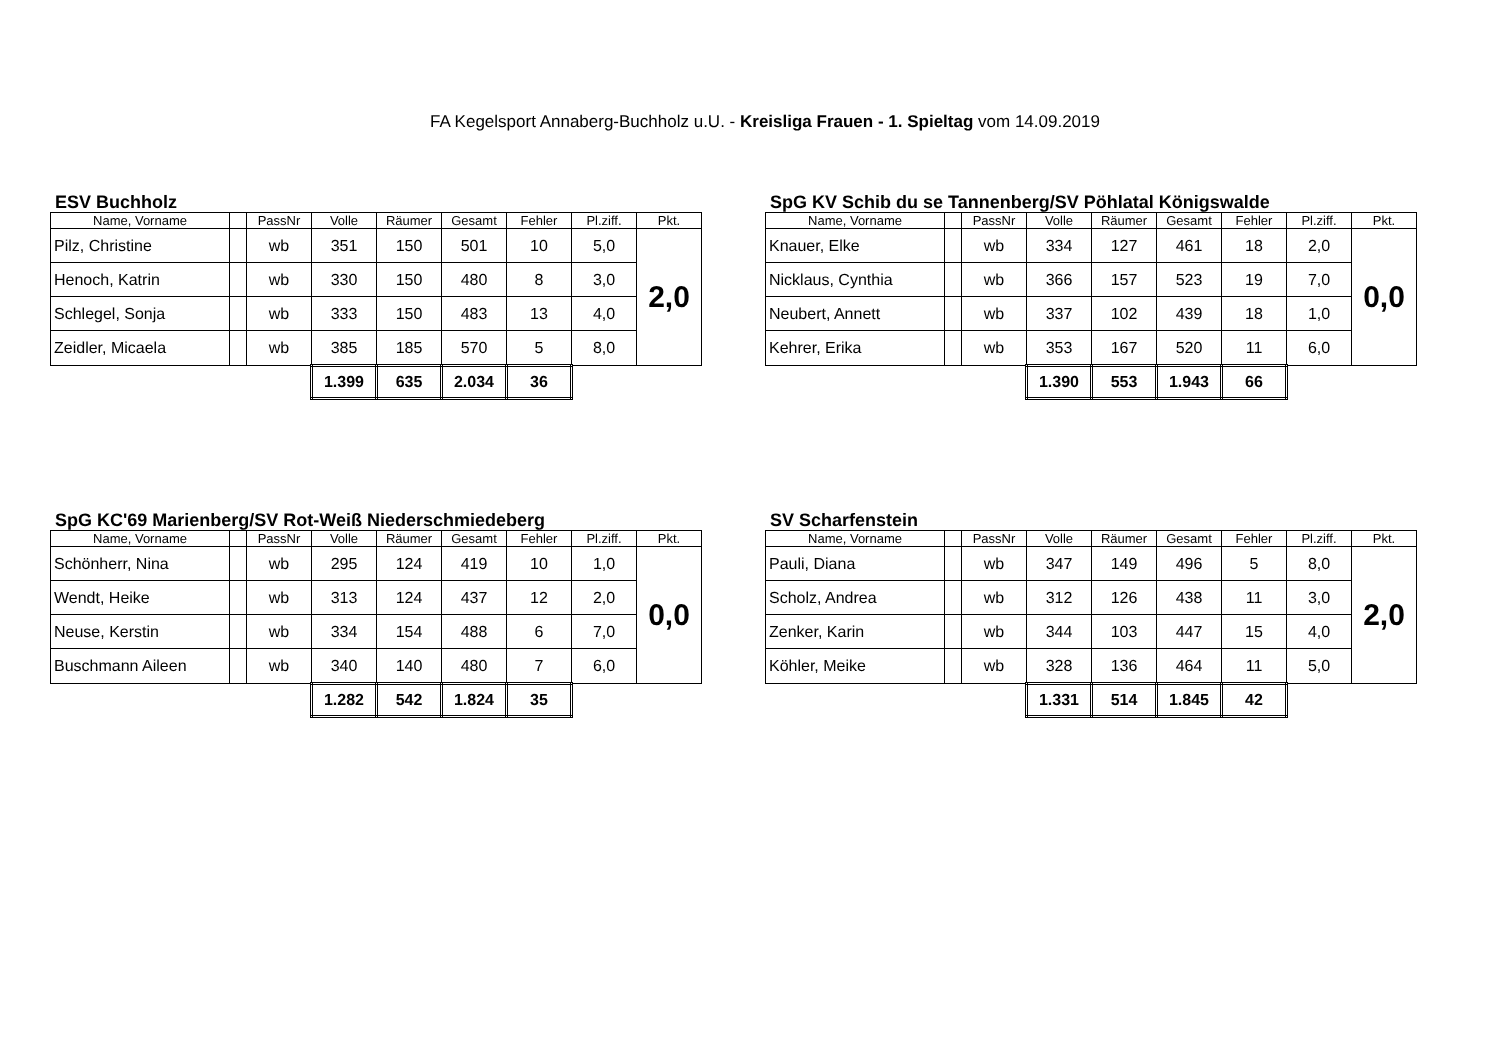FA Kegelsport Annaberg-Buchholz u.U. - Kreisliga Frauen - 1. Spieltag vom 14.09.2019
ESV Buchholz
| Name, Vorname | | PassNr | Volle | Räumer | Gesamt | Fehler | Pl.ziff. | Pkt. |
| --- | --- | --- | --- | --- | --- | --- | --- | --- |
| Pilz, Christine | | wb | 351 | 150 | 501 | 10 | 5,0 | 2,0 |
| Henoch, Katrin | | wb | 330 | 150 | 480 | 8 | 3,0 | |
| Schlegel, Sonja | | wb | 333 | 150 | 483 | 13 | 4,0 | |
| Zeidler, Micaela | | wb | 385 | 185 | 570 | 5 | 8,0 | |
| | | | 1.399 | 635 | 2.034 | 36 | | |
SpG KV Schib du se Tannenberg/SV Pöhlatal Königswalde
| Name, Vorname | | PassNr | Volle | Räumer | Gesamt | Fehler | Pl.ziff. | Pkt. |
| --- | --- | --- | --- | --- | --- | --- | --- | --- |
| Knauer, Elke | | wb | 334 | 127 | 461 | 18 | 2,0 | 0,0 |
| Nicklaus, Cynthia | | wb | 366 | 157 | 523 | 19 | 7,0 | |
| Neubert, Annett | | wb | 337 | 102 | 439 | 18 | 1,0 | |
| Kehrer, Erika | | wb | 353 | 167 | 520 | 11 | 6,0 | |
| | | | 1.390 | 553 | 1.943 | 66 | | |
SpG KC'69 Marienberg/SV Rot-Weiß Niederschmiedeberg
| Name, Vorname | | PassNr | Volle | Räumer | Gesamt | Fehler | Pl.ziff. | Pkt. |
| --- | --- | --- | --- | --- | --- | --- | --- | --- |
| Schönherr, Nina | | wb | 295 | 124 | 419 | 10 | 1,0 | 0,0 |
| Wendt, Heike | | wb | 313 | 124 | 437 | 12 | 2,0 | |
| Neuse, Kerstin | | wb | 334 | 154 | 488 | 6 | 7,0 | |
| Buschmann Aileen | | wb | 340 | 140 | 480 | 7 | 6,0 | |
| | | | 1.282 | 542 | 1.824 | 35 | | |
SV Scharfenstein
| Name, Vorname | | PassNr | Volle | Räumer | Gesamt | Fehler | Pl.ziff. | Pkt. |
| --- | --- | --- | --- | --- | --- | --- | --- | --- |
| Pauli, Diana | | wb | 347 | 149 | 496 | 5 | 8,0 | 2,0 |
| Scholz, Andrea | | wb | 312 | 126 | 438 | 11 | 3,0 | |
| Zenker, Karin | | wb | 344 | 103 | 447 | 15 | 4,0 | |
| Köhler, Meike | | wb | 328 | 136 | 464 | 11 | 5,0 | |
| | | | 1.331 | 514 | 1.845 | 42 | | |